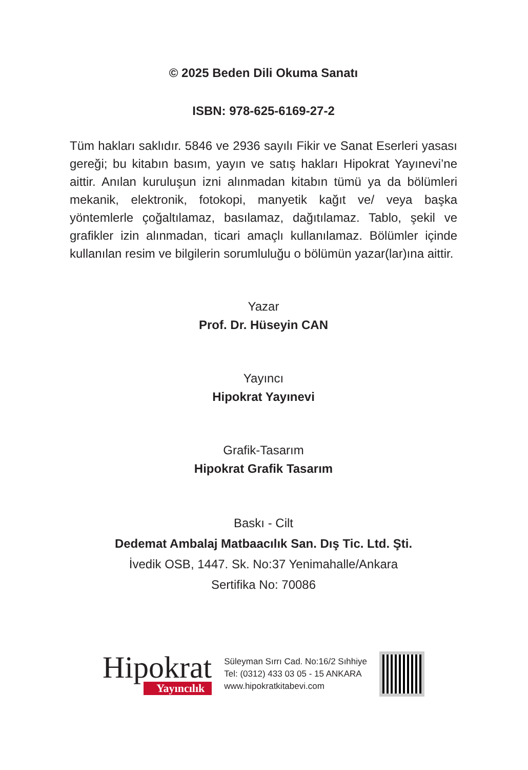© 2025 Beden Dili Okuma Sanatı
ISBN: 978-625-6169-27-2
Tüm hakları saklıdır. 5846 ve 2936 sayılı Fikir ve Sanat Eserleri yasası gereği; bu kitabın basım, yayın ve satış hakları Hipokrat Yayınevi’ne aittir. Anılan kuruluşun izni alınmadan kitabın tümü ya da bölümleri mekanik, elektronik, fotokopi, manyetik kağıt ve/ veya başka yöntemlerle çoğaltılamaz, basılamaz, dağıtılamaz. Tablo, şekil ve grafikler izin alınmadan, ticari amaçlı kullanılamaz. Bölümler içinde kullanılan resim ve bilgilerin sorumluluğu o bölümün yazar(lar)ına aittir.
Yazar
Prof. Dr. Hüseyin CAN
Yayıncı
Hipokrat Yayınevi
Grafik-Tasarım
Hipokrat Grafik Tasarım
Baskı - Cilt
Dedemat Ambalaj Matbaacılık San. Dış Tic. Ltd. Şti.
İvedik OSB, 1447. Sk. No:37 Yenimahalle/Ankara
Sertifika No: 70086
Hipokrat
Yayıncılık
Süleyman Sırrı Cad. No:16/2 Sıhhiye
Tel: (0312) 433 03 05 - 15 ANKARA
www.hipokratkitabevi.com